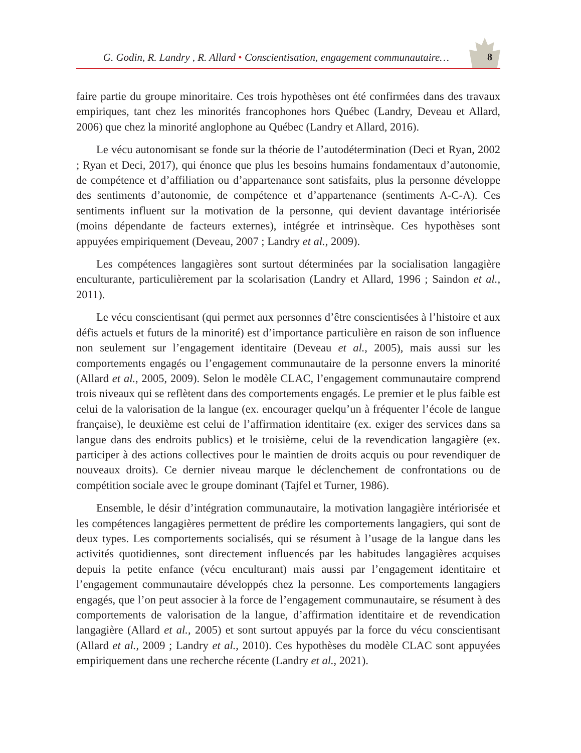G. Godin, R. Landry , R. Allard • Conscientisation, engagement communautaire…
8
faire partie du groupe minoritaire. Ces trois hypothèses ont été confirmées dans des travaux empiriques, tant chez les minorités francophones hors Québec (Landry, Deveau et Allard, 2006) que chez la minorité anglophone au Québec (Landry et Allard, 2016).
Le vécu autonomisant se fonde sur la théorie de l’autodétermination (Deci et Ryan, 2002 ; Ryan et Deci, 2017), qui énonce que plus les besoins humains fondamentaux d’autonomie, de compétence et d’affiliation ou d’appartenance sont satisfaits, plus la personne développe des sentiments d’autonomie, de compétence et d’appartenance (sentiments A-C-A). Ces sentiments influent sur la motivation de la personne, qui devient davantage intériorisée (moins dépendante de facteurs externes), intégrée et intrinsèque. Ces hypothèses sont appuyées empiriquement (Deveau, 2007 ; Landry et al., 2009).
Les compétences langagières sont surtout déterminées par la socialisation langagière enculturante, particulièrement par la scolarisation (Landry et Allard, 1996 ; Saindon et al., 2011).
Le vécu conscientisant (qui permet aux personnes d’être conscientisées à l’histoire et aux défis actuels et futurs de la minorité) est d’importance particulière en raison de son influence non seulement sur l’engagement identitaire (Deveau et al., 2005), mais aussi sur les comportements engagés ou l’engagement communautaire de la personne envers la minorité (Allard et al., 2005, 2009). Selon le modèle CLAC, l’engagement communautaire comprend trois niveaux qui se reflètent dans des comportements engagés. Le premier et le plus faible est celui de la valorisation de la langue (ex. encourager quelqu’un à fréquenter l’école de langue française), le deuxième est celui de l’affirmation identitaire (ex. exiger des services dans sa langue dans des endroits publics) et le troisième, celui de la revendication langagière (ex. participer à des actions collectives pour le maintien de droits acquis ou pour revendiquer de nouveaux droits). Ce dernier niveau marque le déclenchement de confrontations ou de compétition sociale avec le groupe dominant (Tajfel et Turner, 1986).
Ensemble, le désir d’intégration communautaire, la motivation langagière intériorisée et les compétences langagières permettent de prédire les comportements langagiers, qui sont de deux types. Les comportements socialisés, qui se résument à l’usage de la langue dans les activités quotidiennes, sont directement influencés par les habitudes langagières acquises depuis la petite enfance (vécu enculturant) mais aussi par l’engagement identitaire et l’engagement communautaire développés chez la personne. Les comportements langagiers engagés, que l’on peut associer à la force de l’engagement communautaire, se résument à des comportements de valorisation de la langue, d’affirmation identitaire et de revendication langagière (Allard et al., 2005) et sont surtout appuyés par la force du vécu conscientisant (Allard et al., 2009 ; Landry et al., 2010). Ces hypothèses du modèle CLAC sont appuyées empiriquement dans une recherche récente (Landry et al., 2021).